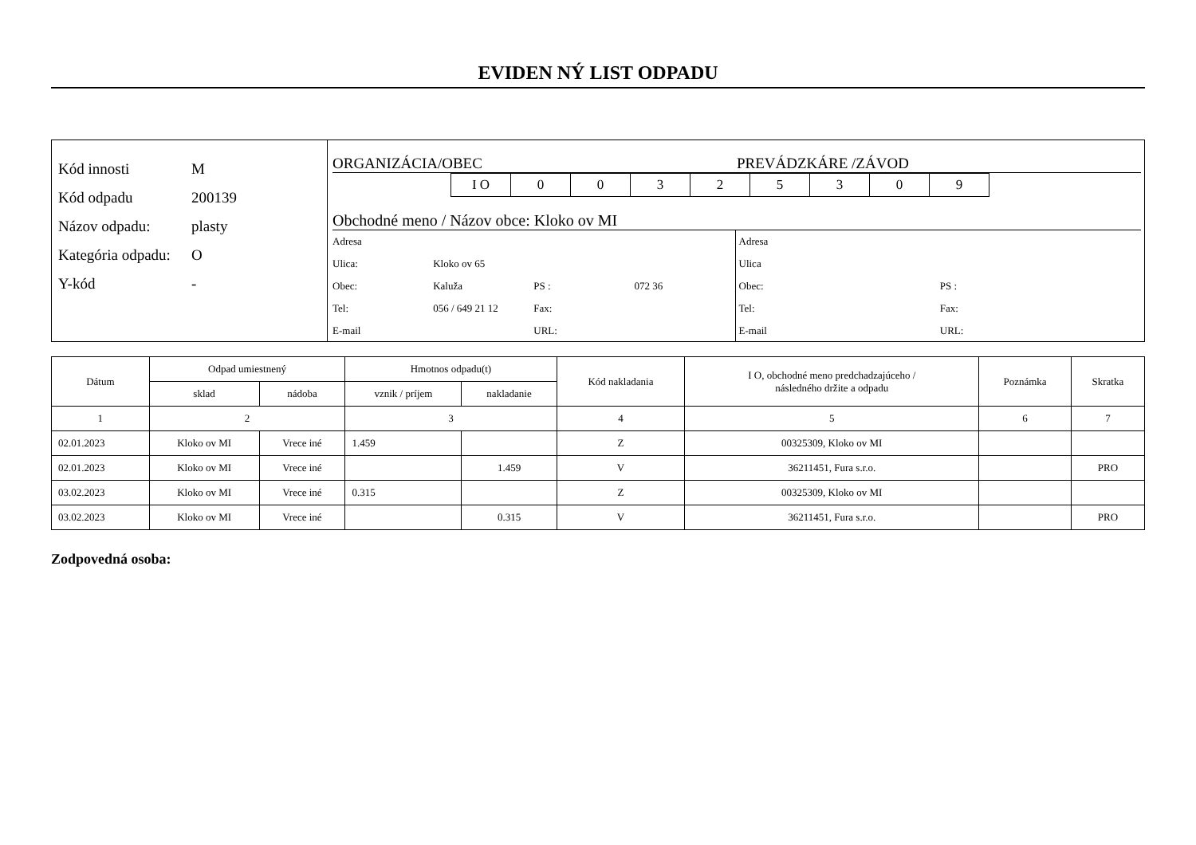EVIDEN NÝ LIST ODPADU
Kód innosti M
Kód odpadu 200139
Názov odpadu: plasty
Kategória odpadu: O
Y-kód -
ORGANIZÁCIA/OBEC PREVÁDZKÁRE /ZÁVOD
| I O | 0 | 0 | 3 | 2 | 5 | 3 | 0 | 9 |
Obchodné meno / Názov obce: Kloko ov MI
| Adresa | | | |
| Ulica: | Kloko ov 65 | | |
| Obec: | Kaluža | PS : | 072 36 |
| Tel: | 056 / 649 21 12 | Fax: | |
| E-mail | | URL: | |
| Adresa | |
| Ulica | |
| Obec: | PS : |
| Tel: | Fax: |
| E-mail | URL: |
| Dátum | Odpad umiestnený | | Hmotnos odpadu(t) | | Kód nakladania | I O, obchodné meno predchadzajúceho / následného držite a odpadu | Poznámka | Skratka |
| --- | --- | --- | --- | --- | --- | --- | --- | --- |
| | sklad | nádoba | vznik / príjem | nakladanie | | | | |
| 1 | 2 | | 3 | | 4 | 5 | 6 | 7 |
| 02.01.2023 | Kloko ov MI | Vrece iné | 1.459 | | Z | 00325309, Kloko ov MI | | |
| 02.01.2023 | Kloko ov MI | Vrece iné | | 1.459 | V | 36211451, Fura s.r.o. | | PRO |
| 03.02.2023 | Kloko ov MI | Vrece iné | 0.315 | | Z | 00325309, Kloko ov MI | | |
| 03.02.2023 | Kloko ov MI | Vrece iné | | 0.315 | V | 36211451, Fura s.r.o. | | PRO |
Zodpovedná osoba: